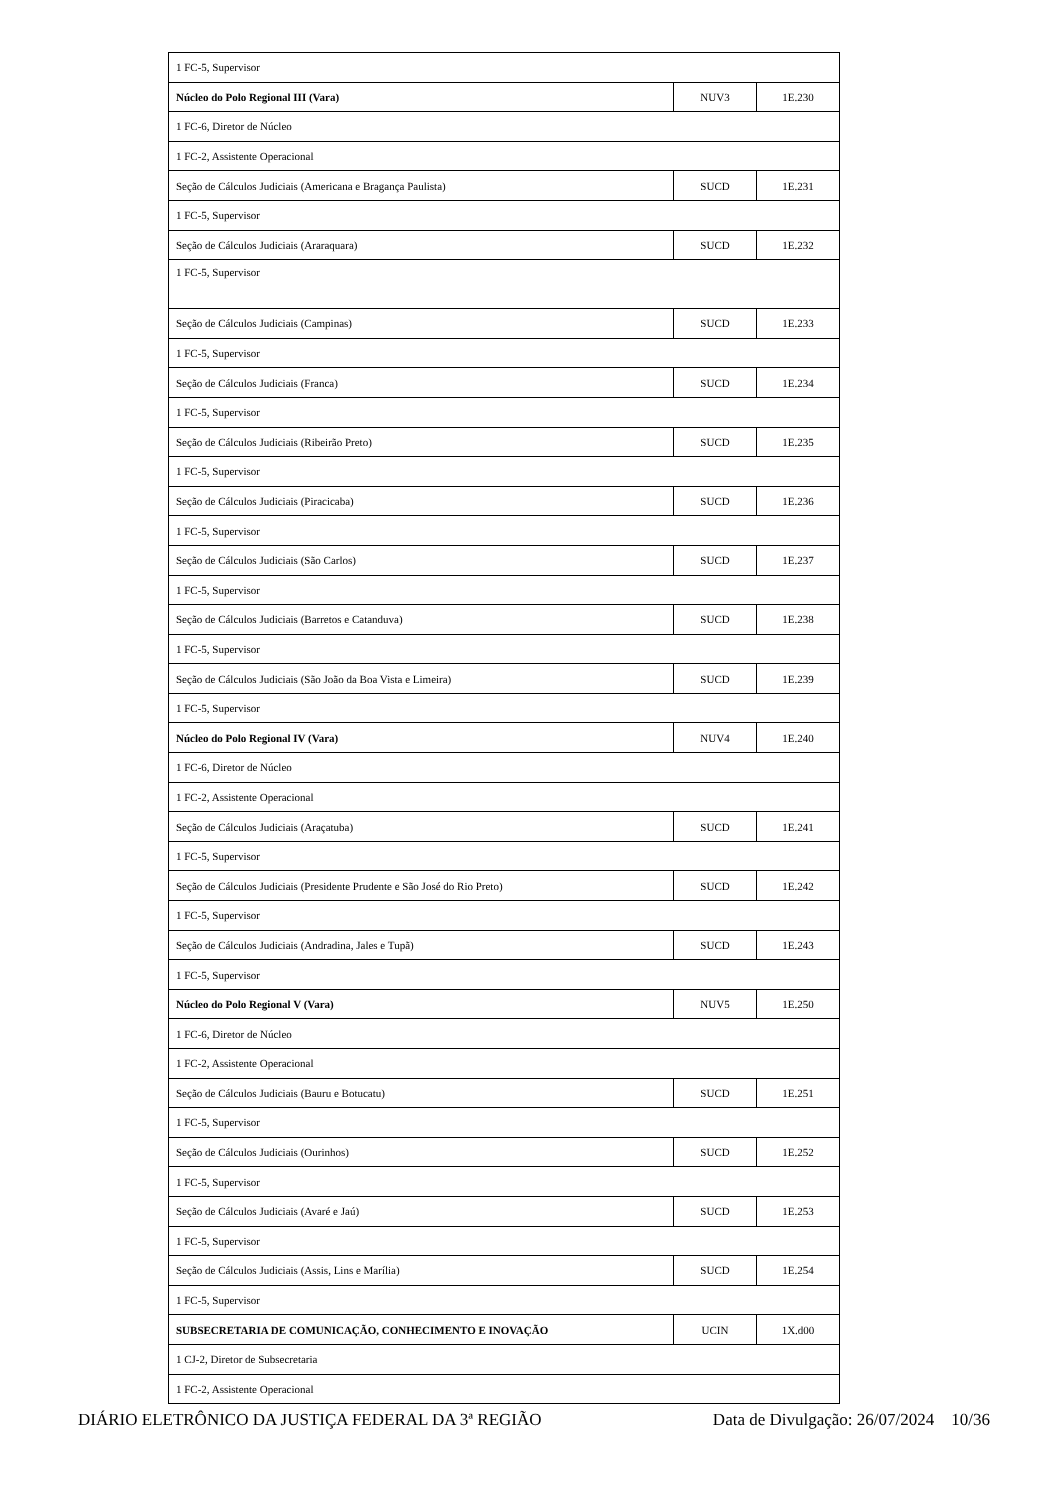| 1 FC-5, Supervisor | | |
| Núcleo do Polo Regional III (Vara) | NUV3 | 1E.230 |
| 1 FC-6, Diretor de Núcleo | | |
| 1 FC-2, Assistente Operacional | | |
| Seção de Cálculos Judiciais (Americana e Bragança Paulista) | SUCD | 1E.231 |
| 1 FC-5, Supervisor | | |
| Seção de Cálculos Judiciais (Araraquara) | SUCD | 1E.232 |
| 1 FC-5, Supervisor | | |
| Seção de Cálculos Judiciais (Campinas) | SUCD | 1E.233 |
| 1 FC-5, Supervisor | | |
| Seção de Cálculos Judiciais (Franca) | SUCD | 1E.234 |
| 1 FC-5, Supervisor | | |
| Seção de Cálculos Judiciais (Ribeirão Preto) | SUCD | 1E.235 |
| 1 FC-5, Supervisor | | |
| Seção de Cálculos Judiciais (Piracicaba) | SUCD | 1E.236 |
| 1 FC-5, Supervisor | | |
| Seção de Cálculos Judiciais (São Carlos) | SUCD | 1E.237 |
| 1 FC-5, Supervisor | | |
| Seção de Cálculos Judiciais (Barretos e Catanduva) | SUCD | 1E.238 |
| 1 FC-5, Supervisor | | |
| Seção de Cálculos Judiciais (São João da Boa Vista e Limeira) | SUCD | 1E.239 |
| 1 FC-5, Supervisor | | |
| Núcleo do Polo Regional IV (Vara) | NUV4 | 1E.240 |
| 1 FC-6, Diretor de Núcleo | | |
| 1 FC-2, Assistente Operacional | | |
| Seção de Cálculos Judiciais (Araçatuba) | SUCD | 1E.241 |
| 1 FC-5, Supervisor | | |
| Seção de Cálculos Judiciais (Presidente Prudente e São José do Rio Preto) | SUCD | 1E.242 |
| 1 FC-5, Supervisor | | |
| Seção de Cálculos Judiciais (Andradina, Jales e Tupã) | SUCD | 1E.243 |
| 1 FC-5, Supervisor | | |
| Núcleo do Polo Regional V (Vara) | NUV5 | 1E.250 |
| 1 FC-6, Diretor de Núcleo | | |
| 1 FC-2, Assistente Operacional | | |
| Seção de Cálculos Judiciais (Bauru e Botucatu) | SUCD | 1E.251 |
| 1 FC-5, Supervisor | | |
| Seção de Cálculos Judiciais (Ourinhos) | SUCD | 1E.252 |
| 1 FC-5, Supervisor | | |
| Seção de Cálculos Judiciais (Avaré e Jaú) | SUCD | 1E.253 |
| 1 FC-5, Supervisor | | |
| Seção de Cálculos Judiciais (Assis, Lins e Marília) | SUCD | 1E.254 |
| 1 FC-5, Supervisor | | |
| SUBSECRETARIA DE COMUNICAÇÃO, CONHECIMENTO E INOVAÇÃO | UCIN | 1X.d00 |
| 1 CJ-2, Diretor de Subsecretaria | | |
| 1 FC-2, Assistente Operacional | | |
DIÁRIO ELETRÔNICO DA JUSTIÇA FEDERAL DA 3ª REGIÃO Data de Divulgação: 26/07/2024 10/36